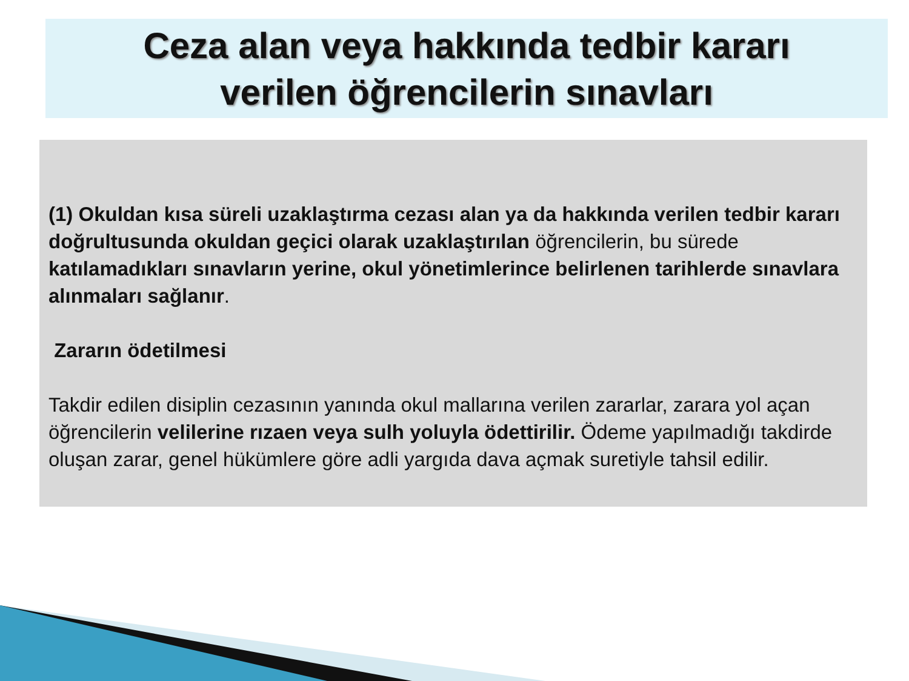Ceza alan veya hakkında tedbir kararı
verilen öğrencilerin sınavları
(1) Okuldan kısa süreli uzaklaştırma cezası alan ya da hakkında verilen tedbir kararı doğrultusunda okuldan geçici olarak uzaklaştırılan öğrencilerin, bu sürede katılamadıkları sınavların yerine, okul yönetimlerince belirlenen tarihlerde sınavlara alınmaları sağlanır.
Zararın ödetilmesi
Takdir edilen disiplin cezasının yanında okul mallarına verilen zararlar, zarara yol açan öğrencilerin velilerine rızaen veya sulh yoluyla ödettirilir. Ödeme yapılmadığı takdirde oluşan zarar, genel hükümlere göre adli yargıda dava açmak suretiyle tahsil edilir.